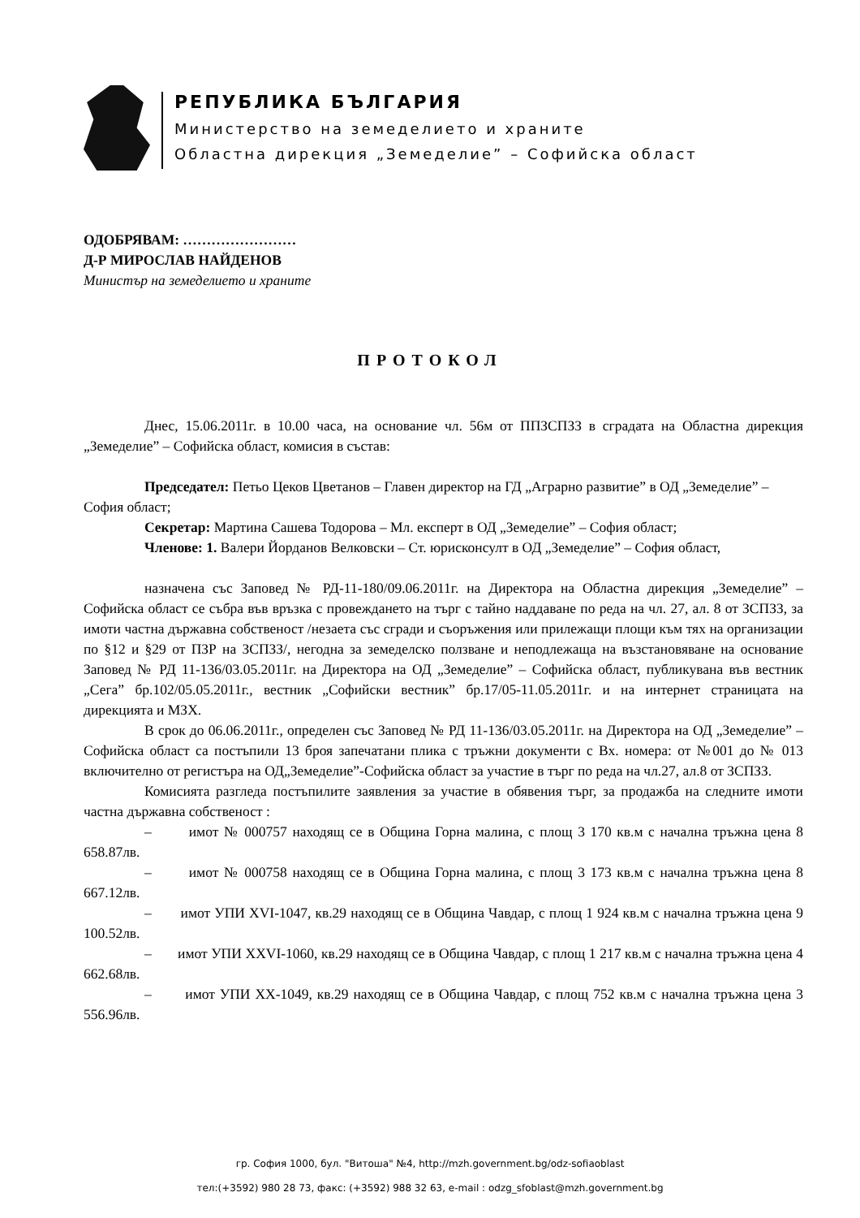РЕПУБЛИКА БЪЛГАРИЯ
Министерство на земеделието и храните
Областна дирекция „Земеделие” – Софийска област
ОДОБРЯВАМ: ……………………
Д-Р МИРОСЛАВ НАЙДЕНОВ
Министър на земеделието и храните
ПРОТОКОЛ
Днес, 15.06.2011г. в 10.00 часа, на основание чл. 56м от ППЗСПЗЗ в сградата на Областна дирекция „Земеделие” – Софийска област, комисия в състав:
Председател: Петьо Цеков Цветанов – Главен директор на ГД „Аграрно развитие” в ОД „Земеделие” – София област;
Секретар: Мартина Сашева Тодорова – Мл. експерт в ОД „Земеделие” – София област;
Членове: 1. Валери Йорданов Велковски – Ст. юрисконсулт в ОД „Земеделие” – София област,
назначена със Заповед № РД-11-180/09.06.2011г. на Директора на Областна дирекция „Земеделие” – Софийска област се събра във връзка с провеждането на търг с тайно наддаване по реда на чл. 27, ал. 8 от ЗСПЗЗ, за имоти частна държавна собственост /незаета със сгради и съоръжения или прилежащи площи към тях на организации по §12 и §29 от ПЗР на ЗСПЗЗ/, негодна за земеделско ползване и неподлежаща на възстановяване на основание Заповед № РД 11-136/03.05.2011г. на Директора на ОД „Земеделие” – Софийска област, публикувана във вестник „Сега” бр.102/05.05.2011г., вестник „Софийски вестник” бр.17/05-11.05.2011г. и на интернет страницата на дирекцията и МЗХ.
В срок до 06.06.2011г., определен със Заповед № РД 11-136/03.05.2011г. на Директора на ОД „Земеделие” – Софийска област са постъпили 13 броя запечатани плика с тръжни документи с Вх. номера: от №001 до № 013 включително от регистъра на ОД„Земеделие”-Софийска област за участие в търг по реда на чл.27, ал.8 от ЗСПЗЗ.
Комисията разгледа постъпилите заявления за участие в обявения търг, за продажба на следните имоти частна държавна собственост :
– имот № 000757 находящ се в Община Горна малина, с площ 3 170 кв.м с начална тръжна цена 8 658.87лв.
– имот № 000758 находящ се в Община Горна малина, с площ 3 173 кв.м с начална тръжна цена 8 667.12лв.
– имот УПИ XVI-1047, кв.29 находящ се в Община Чавдар, с площ 1 924 кв.м с начална тръжна цена 9 100.52лв.
– имот УПИ XXVI-1060, кв.29 находящ се в Община Чавдар, с площ 1 217 кв.м с начална тръжна цена 4 662.68лв.
– имот УПИ XX-1049, кв.29 находящ се в Община Чавдар, с площ 752 кв.м с начална тръжна цена 3 556.96лв.
гр. София 1000, бул. "Витоша" №4, http://mzh.government.bg/odz-sofiaoblast
тел:(+3592) 980 28 73, факс: (+3592) 988 32 63, e-mail : odzg_sfoblast@mzh.government.bg